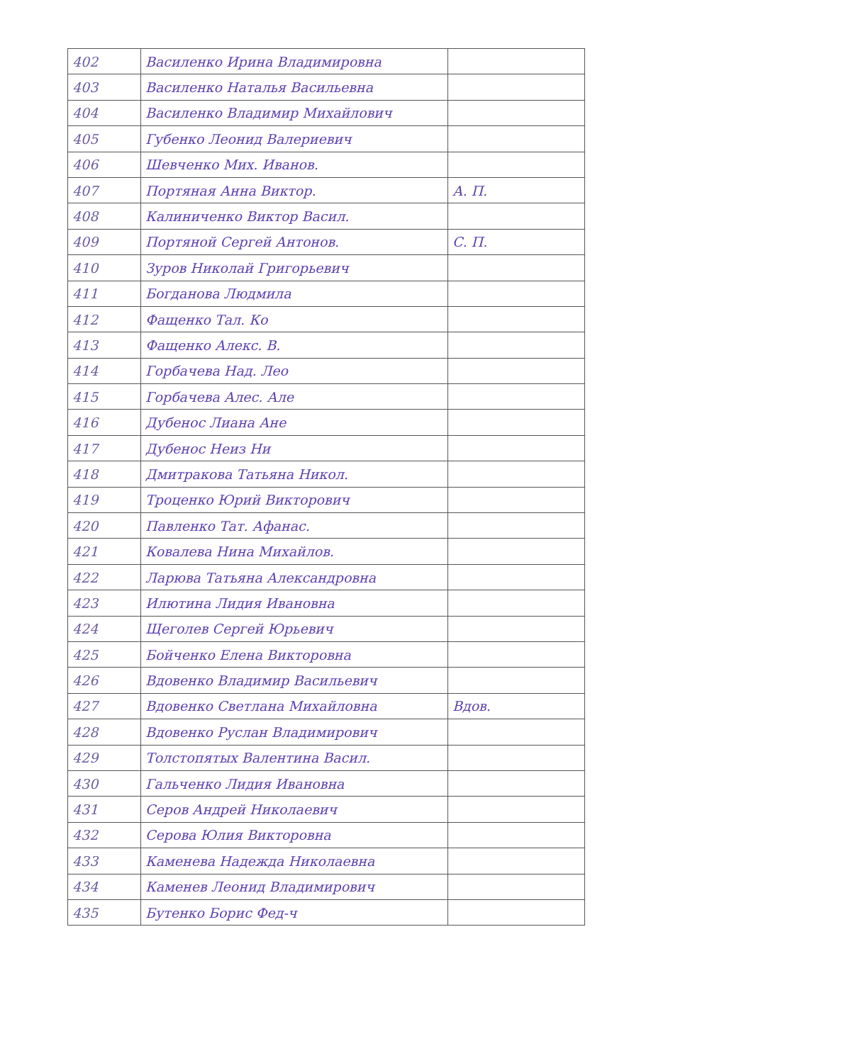| 402 | Василенко Ирина Владимировна | |
| 403 | Василенко Наталья Васильевна | |
| 404 | Василенко Владимир Михайлович | |
| 405 | Губенко Леонид Валериевич | |
| 406 | Шевченко Мих. Иванов. | |
| 407 | Портяная Анна Виктор. | А. П. |
| 408 | Калиниченко Виктор Васил. | |
| 409 | Портяной Сергей Антонов. | С. П. |
| 410 | Зуров Николай Григорьевич | |
| 411 | Богданова Людмила | |
| 412 | Фащенко Тал. Ко | |
| 413 | Фащенко Алекс. В. | |
| 414 | Горбачева Над. Лео | |
| 415 | Горбачева Алес. Але | |
| 416 | Дубенос Лиана Ане | |
| 417 | Дубенос Неиз Ни | |
| 418 | Дмитракова Татьяна Никол. | |
| 419 | Троценко Юрий Викторович | |
| 420 | Павленко Тат. Афанас. | |
| 421 | Ковалева Нина Михайлов. | |
| 422 | Ларюва Татьяна Александровна | |
| 423 | Илютина Лидия Ивановна | |
| 424 | Щеголев Сергей Юрьевич | |
| 425 | Бойченко Елена Викторовна | |
| 426 | Вдовенко Владимир Васильевич | |
| 427 | Вдовенко Светлана Михайловна | Вдов. |
| 428 | Вдовенко Руслан Владимирович | |
| 429 | Толстопятых Валентина Васил. | |
| 430 | Гальченко Лидия Ивановна | |
| 431 | Серов Андрей Николаевич | |
| 432 | Серова Юлия Викторовна | |
| 433 | Каменева Надежда Николаевна | |
| 434 | Каменев Леонид Владимирович | |
| 435 | Бутенко Борис Фед-ч | |